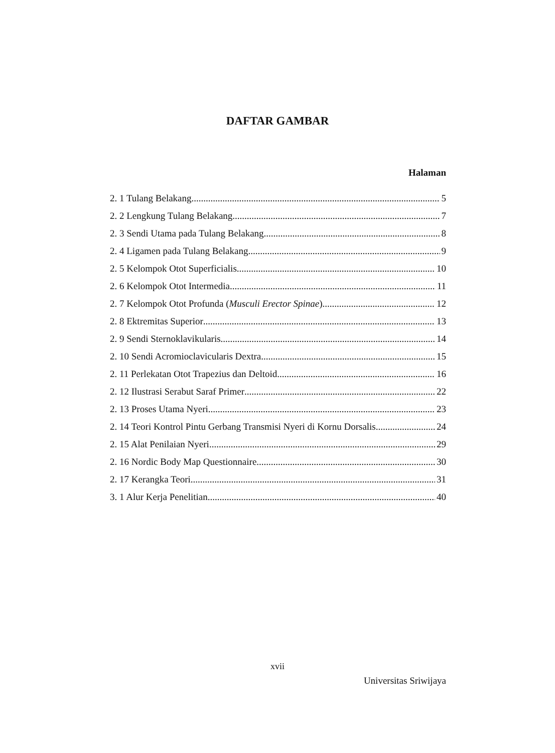DAFTAR GAMBAR
Halaman
2. 1 Tulang Belakang 5
2. 2 Lengkung Tulang Belakang 7
2. 3 Sendi Utama pada Tulang Belakang 8
2. 4 Ligamen pada Tulang Belakang 9
2. 5 Kelompok Otot Superficialis 10
2. 6 Kelompok Otot Intermedia 11
2. 7 Kelompok Otot Profunda (Musculi Erector Spinae) 12
2. 8 Ektremitas Superior 13
2. 9 Sendi Sternoklavikularis 14
2. 10 Sendi Acromioclavicularis Dextra 15
2. 11 Perlekatan Otot Trapezius dan Deltoid 16
2. 12 Ilustrasi Serabut Saraf Primer 22
2. 13 Proses Utama Nyeri 23
2. 14 Teori Kontrol Pintu Gerbang Transmisi Nyeri di Kornu Dorsalis 24
2. 15 Alat Penilaian Nyeri 29
2. 16 Nordic Body Map Questionnaire 30
2. 17 Kerangka Teori 31
3. 1 Alur Kerja Penelitian 40
xvii
Universitas Sriwijaya